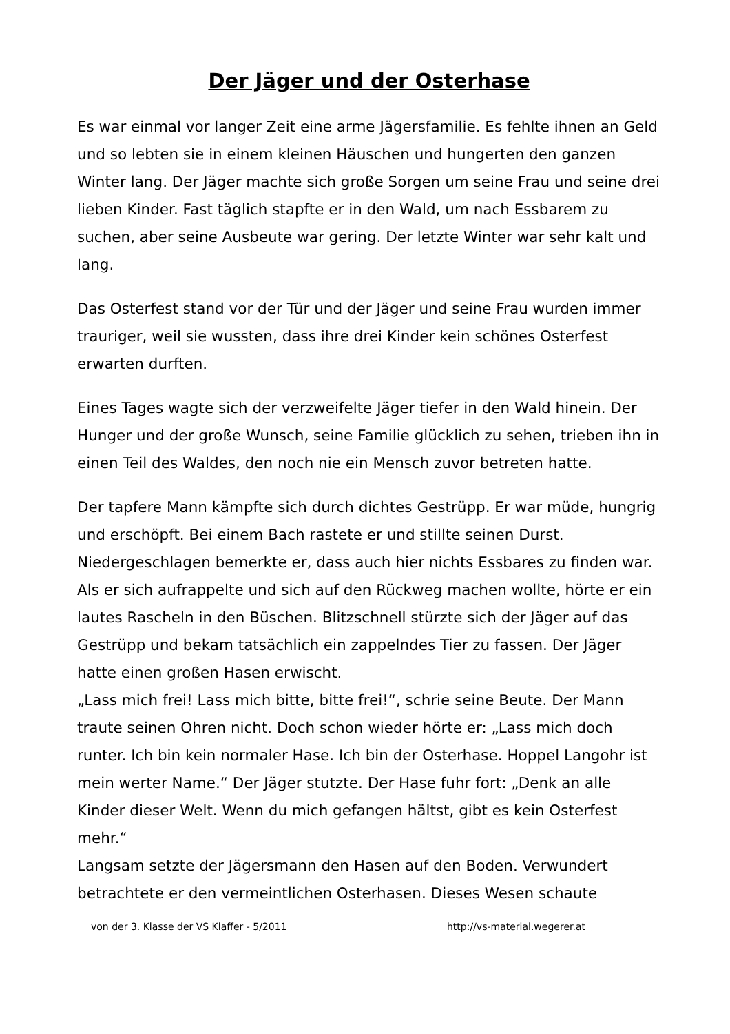Der Jäger und der Osterhase
Es war einmal vor langer Zeit eine arme Jägersfamilie. Es fehlte ihnen an Geld und so lebten sie in einem kleinen Häuschen und hungerten den ganzen Winter lang. Der Jäger machte sich große Sorgen um seine Frau und seine drei lieben Kinder. Fast täglich stapfte er in den Wald, um nach Essbarem zu suchen, aber seine Ausbeute war gering. Der letzte Winter war sehr kalt und lang.
Das Osterfest stand vor der Tür und der Jäger und seine Frau wurden immer trauriger, weil sie wussten, dass ihre drei Kinder kein schönes Osterfest erwarten durften.
Eines Tages wagte sich der verzweifelte Jäger tiefer in den Wald hinein. Der Hunger und der große Wunsch, seine Familie glücklich zu sehen, trieben ihn in einen Teil des Waldes, den noch nie ein Mensch zuvor betreten hatte.
Der tapfere Mann kämpfte sich durch dichtes Gestrüpp. Er war müde, hungrig und erschöpft. Bei einem Bach rastete er und stillte seinen Durst. Niedergeschlagen bemerkte er, dass auch hier nichts Essbares zu finden war. Als er sich aufrappelte und sich auf den Rückweg machen wollte, hörte er ein lautes Rascheln in den Büschen. Blitzschnell stürzte sich der Jäger auf das Gestrüpp und bekam tatsächlich ein zappelndes Tier zu fassen. Der Jäger hatte einen großen Hasen erwischt.
„Lass mich frei! Lass mich bitte, bitte frei!“, schrie seine Beute. Der Mann traute seinen Ohren nicht. Doch schon wieder hörte er: „Lass mich doch runter. Ich bin kein normaler Hase. Ich bin der Osterhase. Hoppel Langohr ist mein werter Name.“ Der Jäger stutzte. Der Hase fuhr fort: „Denk an alle Kinder dieser Welt. Wenn du mich gefangen hältst, gibt es kein Osterfest mehr.“
Langsam setzte der Jägersmann den Hasen auf den Boden. Verwundert betrachtete er den vermeintlichen Osterhasen. Dieses Wesen schaute
von der 3. Klasse der VS Klaffer - 5/2011 http://vs-material.wegerer.at